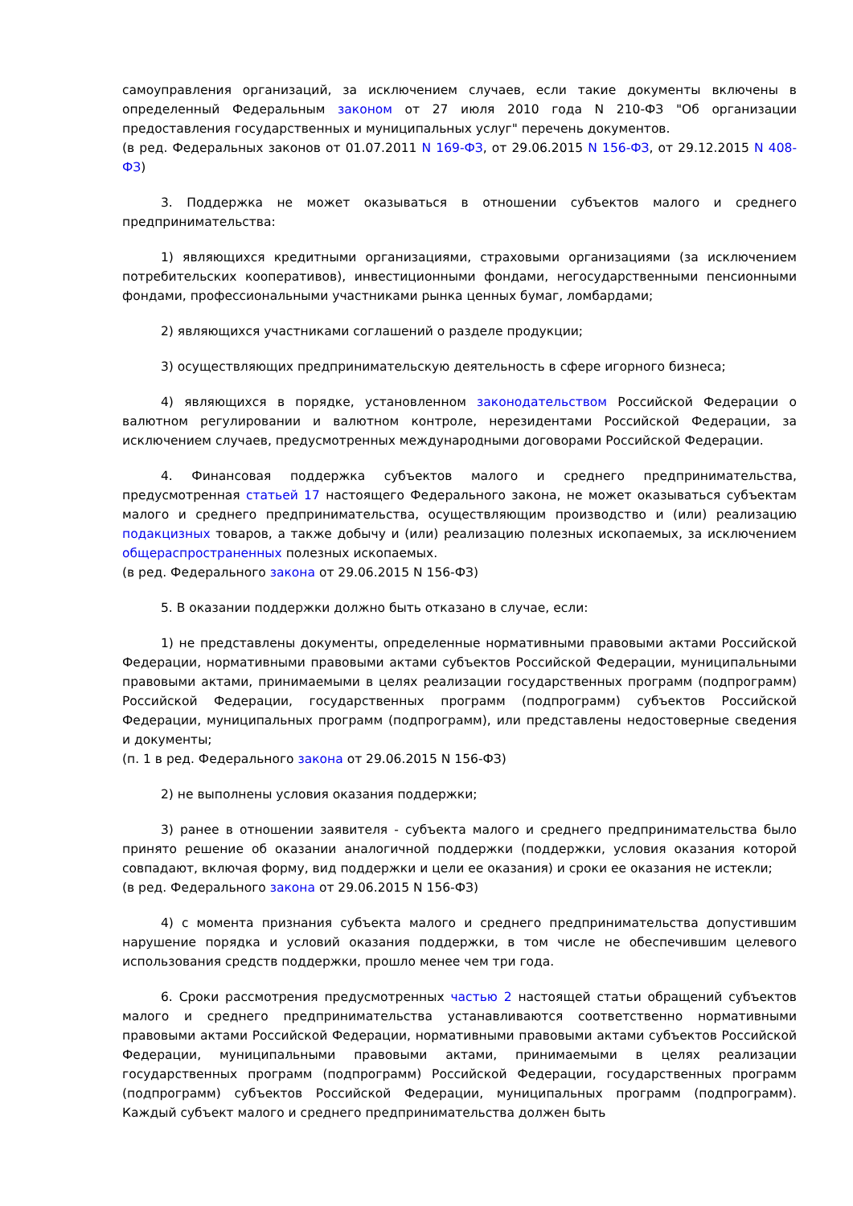самоуправления организаций, за исключением случаев, если такие документы включены в определенный Федеральным законом от 27 июля 2010 года N 210-ФЗ "Об организации предоставления государственных и муниципальных услуг" перечень документов.
(в ред. Федеральных законов от 01.07.2011 N 169-ФЗ, от 29.06.2015 N 156-ФЗ, от 29.12.2015 N 408-ФЗ)
3. Поддержка не может оказываться в отношении субъектов малого и среднего предпринимательства:
1) являющихся кредитными организациями, страховыми организациями (за исключением потребительских кооперативов), инвестиционными фондами, негосударственными пенсионными фондами, профессиональными участниками рынка ценных бумаг, ломбардами;
2) являющихся участниками соглашений о разделе продукции;
3) осуществляющих предпринимательскую деятельность в сфере игорного бизнеса;
4) являющихся в порядке, установленном законодательством Российской Федерации о валютном регулировании и валютном контроле, нерезидентами Российской Федерации, за исключением случаев, предусмотренных международными договорами Российской Федерации.
4. Финансовая поддержка субъектов малого и среднего предпринимательства, предусмотренная статьей 17 настоящего Федерального закона, не может оказываться субъектам малого и среднего предпринимательства, осуществляющим производство и (или) реализацию подакцизных товаров, а также добычу и (или) реализацию полезных ископаемых, за исключением общераспространенных полезных ископаемых.
(в ред. Федерального закона от 29.06.2015 N 156-ФЗ)
5. В оказании поддержки должно быть отказано в случае, если:
1) не представлены документы, определенные нормативными правовыми актами Российской Федерации, нормативными правовыми актами субъектов Российской Федерации, муниципальными правовыми актами, принимаемыми в целях реализации государственных программ (подпрограмм) Российской Федерации, государственных программ (подпрограмм) субъектов Российской Федерации, муниципальных программ (подпрограмм), или представлены недостоверные сведения и документы;
(п. 1 в ред. Федерального закона от 29.06.2015 N 156-ФЗ)
2) не выполнены условия оказания поддержки;
3) ранее в отношении заявителя - субъекта малого и среднего предпринимательства было принято решение об оказании аналогичной поддержки (поддержки, условия оказания которой совпадают, включая форму, вид поддержки и цели ее оказания) и сроки ее оказания не истекли;
(в ред. Федерального закона от 29.06.2015 N 156-ФЗ)
4) с момента признания субъекта малого и среднего предпринимательства допустившим нарушение порядка и условий оказания поддержки, в том числе не обеспечившим целевого использования средств поддержки, прошло менее чем три года.
6. Сроки рассмотрения предусмотренных частью 2 настоящей статьи обращений субъектов малого и среднего предпринимательства устанавливаются соответственно нормативными правовыми актами Российской Федерации, нормативными правовыми актами субъектов Российской Федерации, муниципальными правовыми актами, принимаемыми в целях реализации государственных программ (подпрограмм) Российской Федерации, государственных программ (подпрограмм) субъектов Российской Федерации, муниципальных программ (подпрограмм). Каждый субъект малого и среднего предпринимательства должен быть